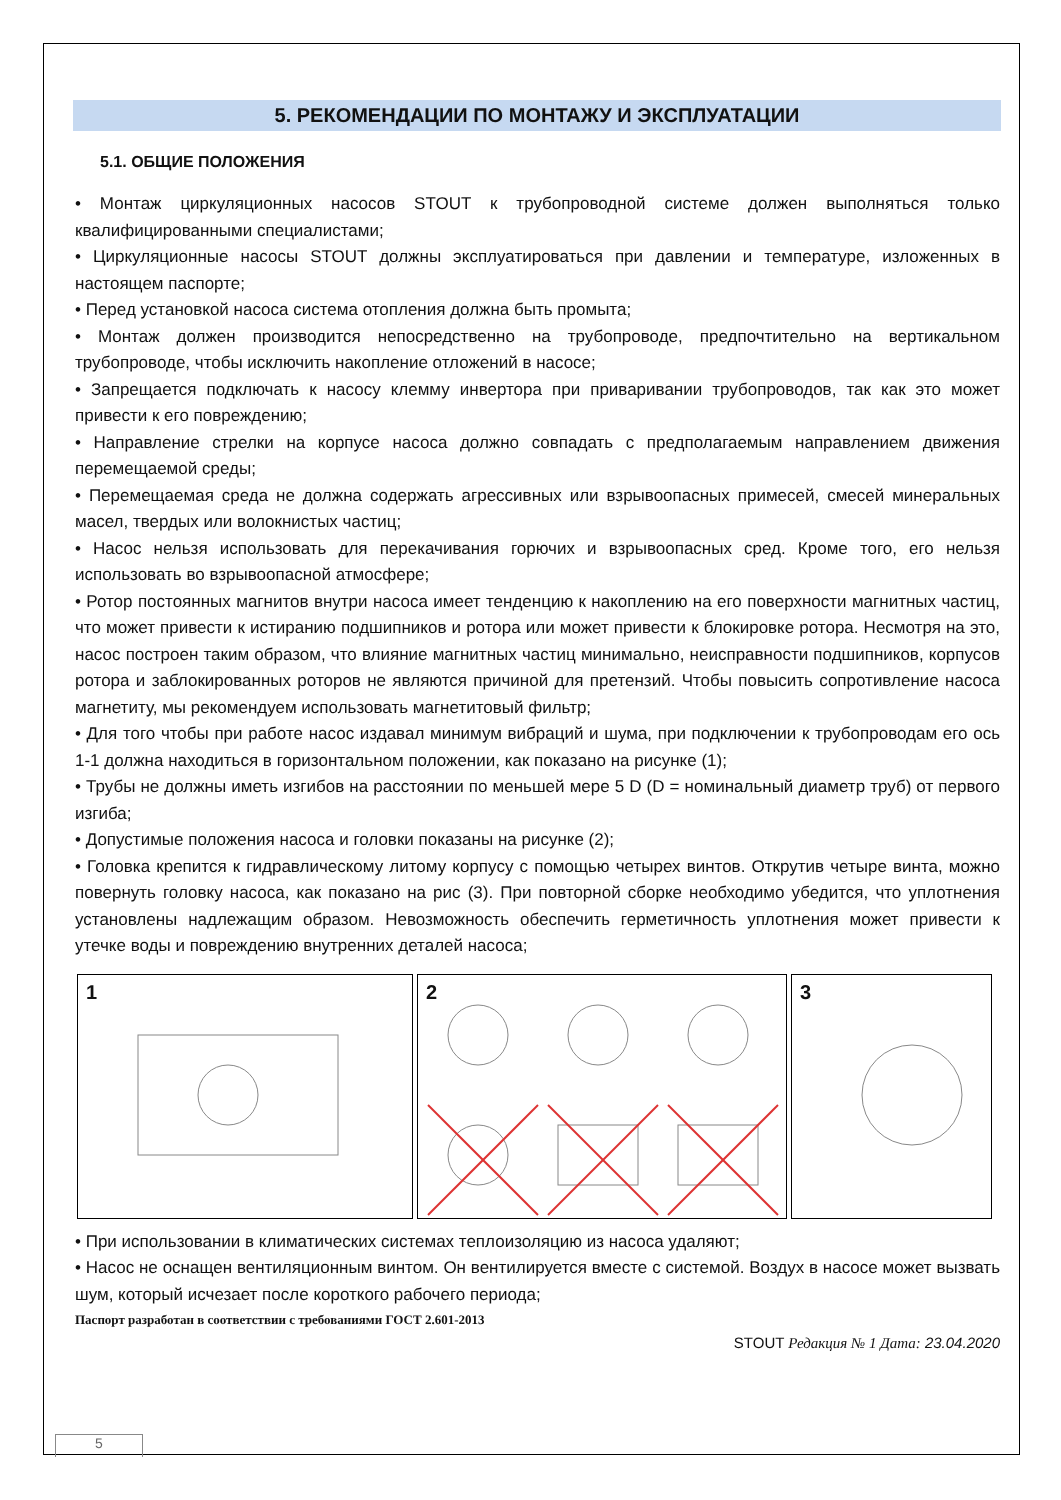5. РЕКОМЕНДАЦИИ ПО МОНТАЖУ И ЭКСПЛУАТАЦИИ
5.1. ОБЩИЕ ПОЛОЖЕНИЯ
• Монтаж циркуляционных насосов STOUT к трубопроводной системе должен выполняться только квалифицированными специалистами;
• Циркуляционные насосы STOUT должны эксплуатироваться при давлении и температуре, изложенных в настоящем паспорте;
• Перед установкой насоса система отопления должна быть промыта;
• Монтаж должен производится непосредственно на трубопроводе, предпочтительно на вертикальном трубопроводе, чтобы исключить накопление отложений в насосе;
• Запрещается подключать к насосу клемму инвертора при приваривании трубопроводов, так как это может привести к его повреждению;
• Направление стрелки на корпусе насоса должно совпадать с предполагаемым направлением движения перемещаемой среды;
• Перемещаемая среда не должна содержать агрессивных или взрывоопасных примесей, смесей минеральных масел, твердых или волокнистых частиц;
• Насос нельзя использовать для перекачивания горючих и взрывоопасных сред. Кроме того, его нельзя использовать во взрывоопасной атмосфере;
• Ротор постоянных магнитов внутри насоса имеет тенденцию к накоплению на его поверхности магнитных частиц, что может привести к истиранию подшипников и ротора или может привести к блокировке ротора. Несмотря на это, насос построен таким образом, что влияние магнитных частиц минимально, неисправности подшипников, корпусов ротора и заблокированных роторов не являются причиной для претензий. Чтобы повысить сопротивление насоса магнетиту, мы рекомендуем использовать магнетитовый фильтр;
• Для того чтобы при работе насос издавал минимум вибраций и шума, при подключении к трубопроводам его ось 1-1 должна находиться в горизонтальном положении, как показано на рисунке (1);
• Трубы не должны иметь изгибов на расстоянии по меньшей мере 5 D (D = номинальный диаметр труб) от первого изгиба;
• Допустимые положения насоса и головки показаны на рисунке (2);
• Головка крепится к гидравлическому литому корпусу с помощью четырех винтов. Открутив четыре винта, можно повернуть головку насоса, как показано на рис (3). При повторной сборке необходимо убедится, что уплотнения установлены надлежащим образом. Невозможность обеспечить герметичность уплотнения может привести к утечке воды и повреждению внутренних деталей насоса;
1
2
3
• При использовании в климатических системах теплоизоляцию из насоса удаляют;
• Насос не оснащен вентиляционным винтом. Он вентилируется вместе с системой. Воздух в насосе может вызвать шум, который исчезает после короткого рабочего периода;
Паспорт разработан в соответствии с требованиями ГОСТ 2.601-2013
STOUT Редакция № 1 Дата: 23.04.2020
5